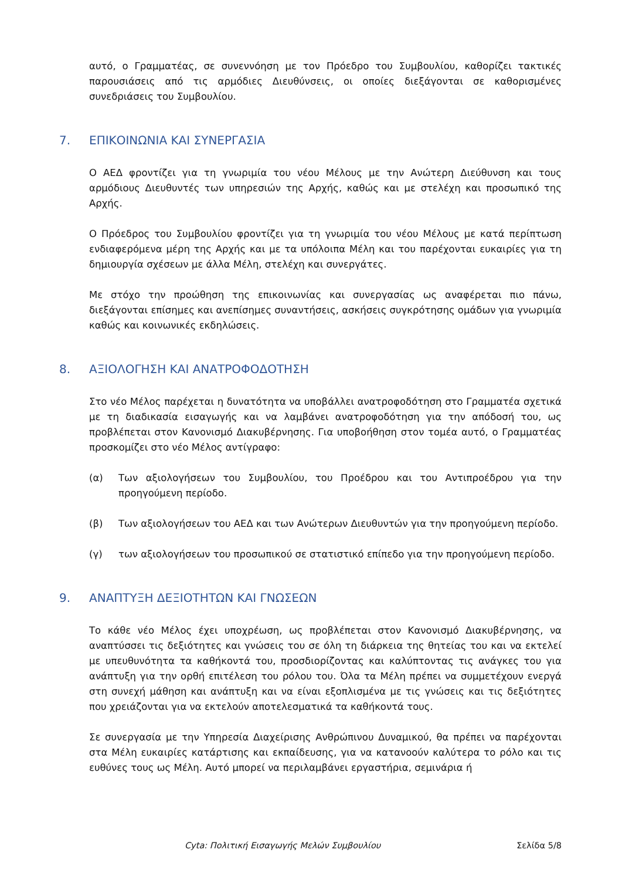αυτό, ο Γραμματέας, σε συνεννόηση με τον Πρόεδρο του Συμβουλίου, καθορίζει τακτικές παρουσιάσεις από τις αρμόδιες Διευθύνσεις, οι οποίες διεξάγονται σε καθορισμένες συνεδριάσεις του Συμβουλίου.
7. ΕΠΙΚΟΙΝΩΝΙΑ ΚΑΙ ΣΥΝΕΡΓΑΣΙΑ
Ο ΑΕΔ φροντίζει για τη γνωριμία του νέου Μέλους με την Ανώτερη Διεύθυνση και τους αρμόδιους Διευθυντές των υπηρεσιών της Αρχής, καθώς και με στελέχη και προσωπικό της Αρχής.
Ο Πρόεδρος του Συμβουλίου φροντίζει για τη γνωριμία του νέου Μέλους με κατά περίπτωση ενδιαφερόμενα μέρη της Αρχής και με τα υπόλοιπα Μέλη και του παρέχονται ευκαιρίες για τη δημιουργία σχέσεων με άλλα Μέλη, στελέχη και συνεργάτες.
Με στόχο την προώθηση της επικοινωνίας και συνεργασίας ως αναφέρεται πιο πάνω, διεξάγονται επίσημες και ανεπίσημες συναντήσεις, ασκήσεις συγκρότησης ομάδων για γνωριμία καθώς και κοινωνικές εκδηλώσεις.
8. ΑΞΙΟΛΟΓΗΣΗ ΚΑΙ ΑΝΑΤΡΟΦΟΔΟΤΗΣΗ
Στο νέο Μέλος παρέχεται η δυνατότητα να υποβάλλει ανατροφοδότηση στο Γραμματέα σχετικά με τη διαδικασία εισαγωγής και να λαμβάνει ανατροφοδότηση για την απόδοσή του, ως προβλέπεται στον Κανονισμό Διακυβέρνησης. Για υποβοήθηση στον τομέα αυτό, ο Γραμματέας προσκομίζει στο νέο Μέλος αντίγραφο:
(α) Των αξιολογήσεων του Συμβουλίου, του Προέδρου και του Αντιπροέδρου για την προηγούμενη περίοδο.
(β) Των αξιολογήσεων του ΑΕΔ και των Ανώτερων Διευθυντών για την προηγούμενη περίοδο.
(γ) των αξιολογήσεων του προσωπικού σε στατιστικό επίπεδο για την προηγούμενη περίοδο.
9. ΑΝΑΠΤΥΞΗ ΔΕΞΙΟΤΗΤΩΝ ΚΑΙ ΓΝΩΣΕΩΝ
Το κάθε νέο Μέλος έχει υποχρέωση, ως προβλέπεται στον Κανονισμό Διακυβέρνησης, να αναπτύσσει τις δεξιότητες και γνώσεις του σε όλη τη διάρκεια της θητείας του και να εκτελεί με υπευθυνότητα τα καθήκοντά του, προσδιορίζοντας και καλύπτοντας τις ανάγκες του για ανάπτυξη για την ορθή επιτέλεση του ρόλου του. Όλα τα Μέλη πρέπει να συμμετέχουν ενεργά στη συνεχή μάθηση και ανάπτυξη και να είναι εξοπλισμένα με τις γνώσεις και τις δεξιότητες που χρειάζονται για να εκτελούν αποτελεσματικά τα καθήκοντά τους.
Σε συνεργασία με την Υπηρεσία Διαχείρισης Ανθρώπινου Δυναμικού, θα πρέπει να παρέχονται στα Μέλη ευκαιρίες κατάρτισης και εκπαίδευσης, για να κατανοούν καλύτερα το ρόλο και τις ευθύνες τους ως Μέλη. Αυτό μπορεί να περιλαμβάνει εργαστήρια, σεμινάρια ή
Cyta: Πολιτική Εισαγωγής Μελών Συμβουλίου Σελίδα 5/8